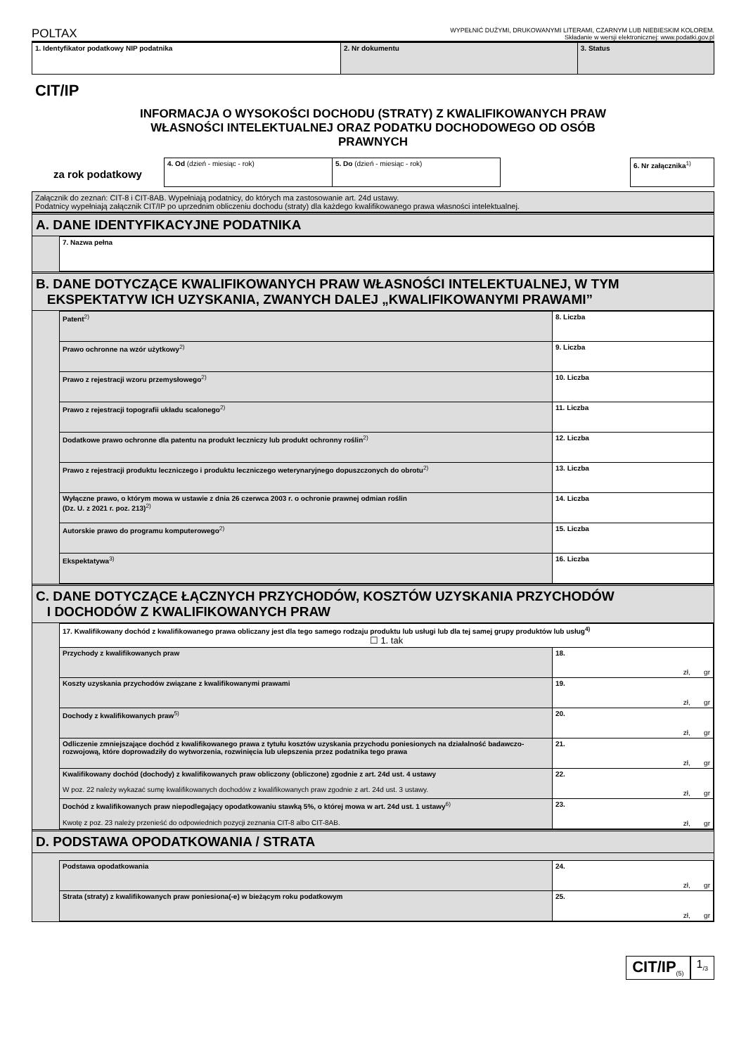POLTAX WYPEŁNIĆ DUŻYMI, DRUKOWANYMI LITERAMI, CZARNYM LUB NIEBIESKIM KOLOREM.
Składanie w wersji elektronicznej: www.podatki.gov.pl
| 1. Identyfikator podatkowy NIP podatnika | 2. Nr dokumentu | 3. Status |
CIT/IP
INFORMACJA O WYSOKOŚCI DOCHODU (STRATY) Z KWALIFIKOWANYCH PRAW
WŁASNOŚCI INTELEKTUALNEJ ORAZ PODATKU DOCHODOWEGO OD OSÓB
PRAWNYCH
| za rok podatkowy | 4. Od (dzień - miesiąc - rok) | 5. Do (dzień - miesiąc - rok) | | 6. Nr załącznika<sup>1)</sup> |
Załącznik do zeznań: CIT-8 i CIT-8AB. Wypełniają podatnicy, do których ma zastosowanie art. 24d ustawy.
Podatnicy wypełniają załącznik CIT/IP po uprzednim obliczeniu dochodu (straty) dla każdego kwalifikowanego prawa własności intelektualnej.
A. DANE IDENTYFIKACYJNE PODATNIKA
| 7. Nazwa pełna |
B. DANE DOTYCZĄCE KWALIFIKOWANYCH PRAW WŁASNOŚCI INTELEKTUALNEJ, W TYM
EKSPEKTATYW ICH UZYSKANIA, ZWANYCH DALEJ „KWALIFIKOWANYMI PRAWAMI”
| Patent<sup>2)</sup> | 8. Liczba |
| Prawo ochronne na wzór użytkowy<sup>2)</sup> | 9. Liczba |
| Prawo z rejestracji wzoru przemysłowego<sup>2)</sup> | 10. Liczba |
| Prawo z rejestracji topografii układu scalonego<sup>2)</sup> | 11. Liczba |
| Dodatkowe prawo ochronne dla patentu na produkt leczniczy lub produkt ochronny roślin<sup>2)</sup> | 12. Liczba |
| Prawo z rejestracji produktu leczniczego i produktu leczniczego weterynaryjnego dopuszczonych do obrotu<sup>2)</sup> | 13. Liczba |
| Wyłączne prawo, o którym mowa w ustawie z dnia 26 czerwca 2003 r. o ochronie prawnej odmian roślin (Dz. U. z 2021 r. poz. 213)<sup>2)</sup> | 14. Liczba |
| Autorskie prawo do programu komputerowego<sup>2)</sup> | 15. Liczba |
| Ekspektatywa<sup>3)</sup> | 16. Liczba |
C. DANE DOTYCZĄCE ŁĄCZNYCH PRZYCHODÓW, KOSZTÓW UZYSKANIA PRZYCHODÓW
I DOCHODÓW Z KWALIFIKOWANYCH PRAW
| 17. Kwalifikowany dochód z kwalifikowanego prawa obliczany jest dla tego samego rodzaju produktu lub usługi lub dla tej samej grupy produktów lub usług<sup>4)</sup> ☐ 1. tak | |
| Przychody z kwalifikowanych praw | 18. zł, gr |
| Koszty uzyskania przychodów związane z kwalifikowanymi prawami | 19. zł, gr |
| Dochody z kwalifikowanych praw<sup>5)</sup> | 20. zł, gr |
| Odliczenie zmniejszające dochód z kwalifikowanego prawa z tytułu kosztów uzyskania przychodu poniesionych na działalność badawczo-rozwojową, które doprowadziły do wytworzenia, rozwinięcia lub ulepszenia przez podatnika tego prawa | 21. zł, gr |
| Kwalifikowany dochód (dochody) z kwalifikowanych praw obliczony (obliczone) zgodnie z art. 24d ust. 4 ustawy W poz. 22 należy wykazać sumę kwalifikowanych dochodów z kwalifikowanych praw zgodnie z art. 24d ust. 3 ustawy. | 22. zł, gr |
| Dochód z kwalifikowanych praw niepodlegający opodatkowaniu stawką 5%, o której mowa w art. 24d ust. 1 ustawy<sup>6)</sup> Kwotę z poz. 23 należy przenieść do odpowiednich pozycji zeznania CIT-8 albo CIT-8AB. | 23. zł, gr |
D. PODSTAWA OPODATKOWANIA / STRATA
| Podstawa opodatkowania | 24. zł, gr |
| Strata (straty) z kwalifikowanych praw poniesiona(-e) w bieżącym roku podatkowym | 25. zł, gr |
CIT/IP<sub>(5)</sub>
1<sub>/3</sub>